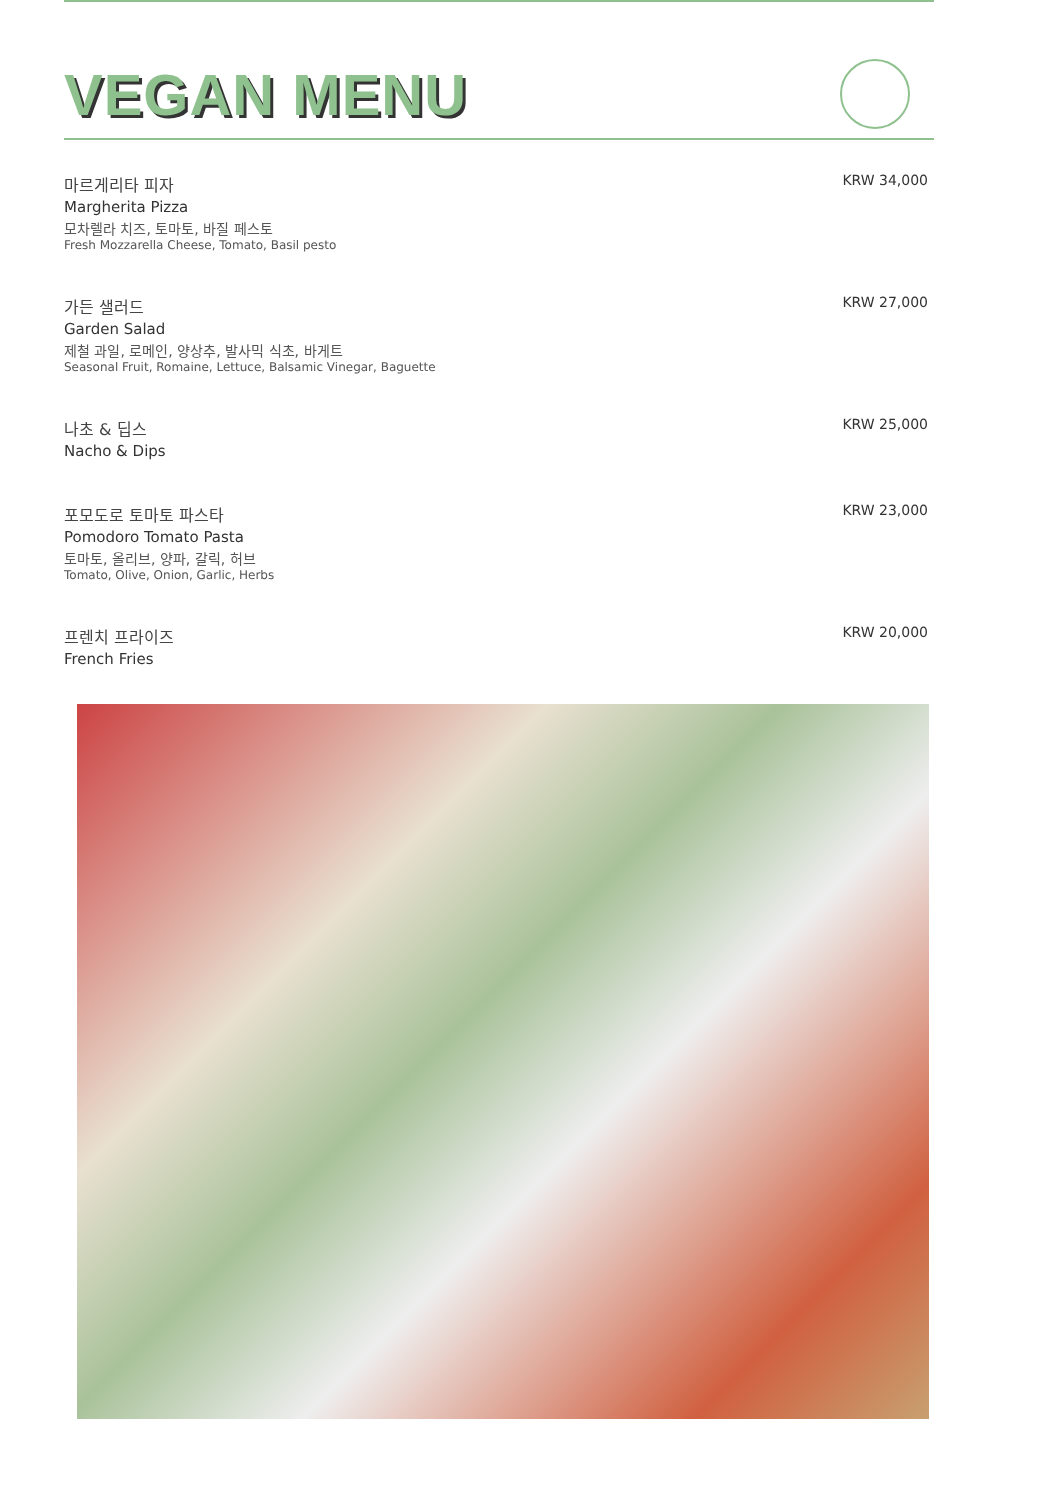VEGAN MENU
마르게리타 피자
Margherita Pizza
모차렐라 치즈, 토마토, 바질 페스토
Fresh Mozzarella Cheese, Tomato, Basil pesto
KRW 34,000
가든 샐러드
Garden Salad
제철 과일, 로메인, 양상추, 발사믹 식초, 바게트
Seasonal Fruit, Romaine, Lettuce, Balsamic Vinegar, Baguette
KRW 27,000
나초 & 딥스
Nacho & Dips
KRW 25,000
포모도로 토마토 파스타
Pomodoro Tomato Pasta
토마토, 올리브, 양파, 갈릭, 허브
Tomato, Olive, Onion, Garlic, Herbs
KRW 23,000
프렌치 프라이즈
French Fries
KRW 20,000